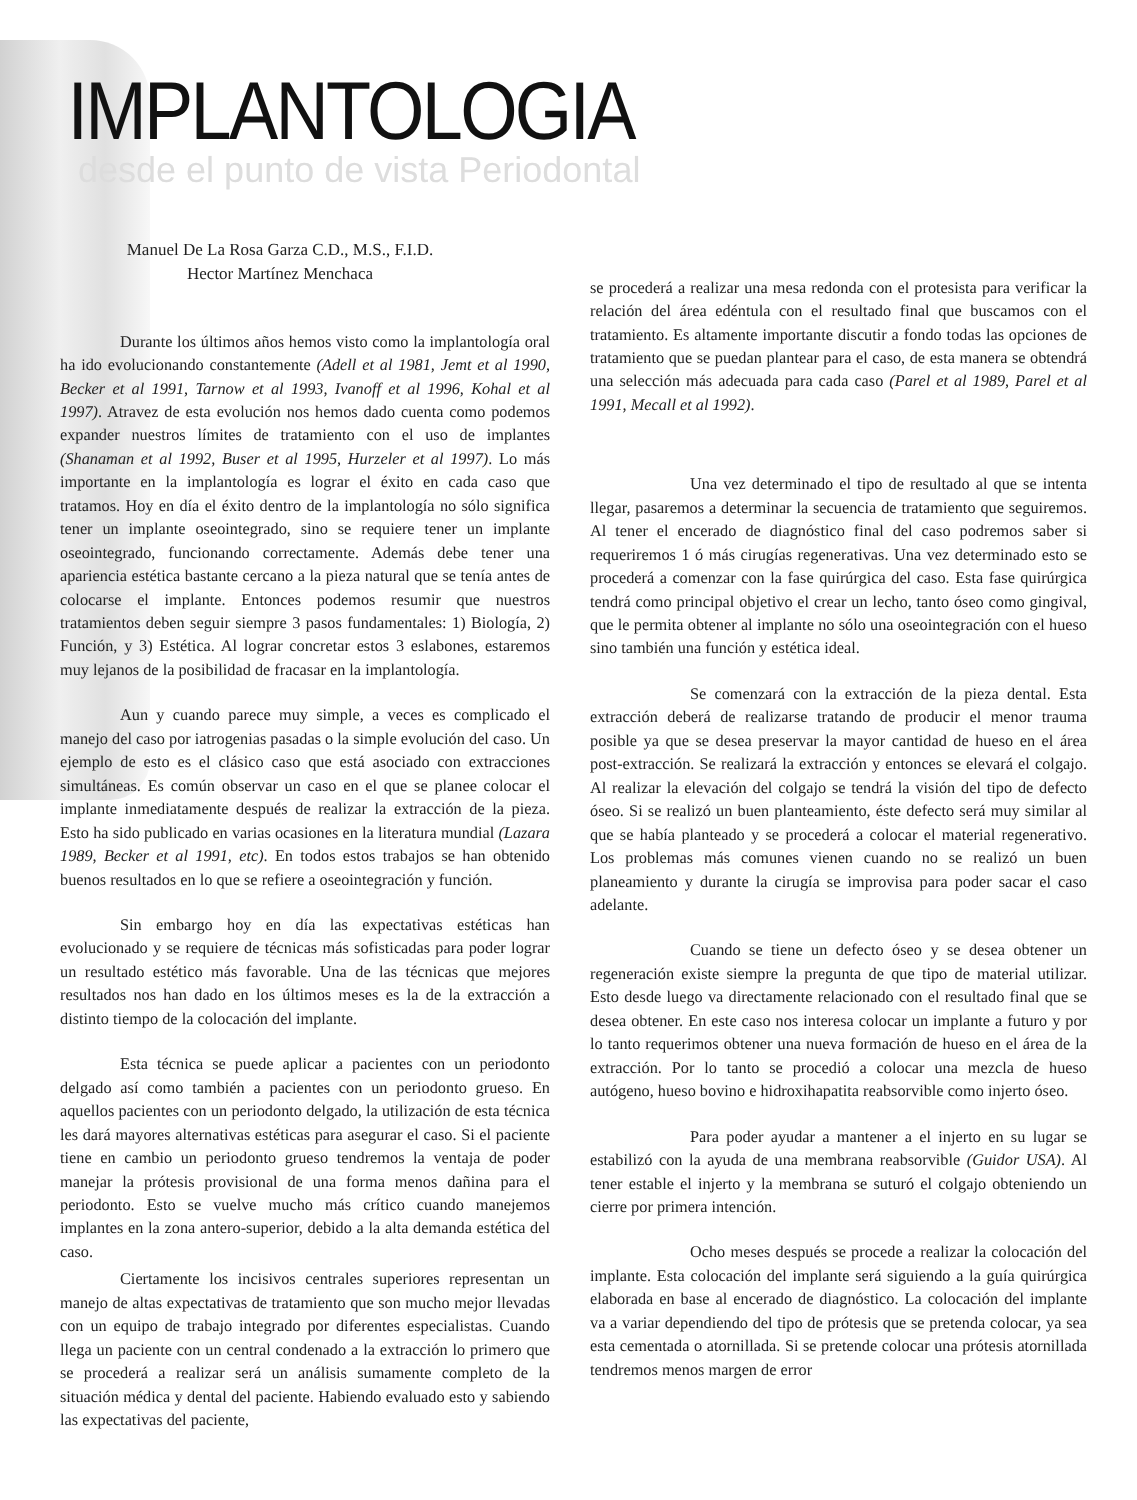IMPLANTOLOGIA
desde el punto de vista Periodontal
Manuel De La Rosa Garza C.D., M.S., F.I.D.
Hector Martínez Menchaca
Durante los últimos años hemos visto como la implantología oral ha ido evolucionando constantemente (Adell et al 1981, Jemt et al 1990, Becker et al 1991, Tarnow et al 1993, Ivanoff et al 1996, Kohal et al 1997). Atravez de esta evolución nos hemos dado cuenta como podemos expander nuestros límites de tratamiento con el uso de implantes (Shanaman et al 1992, Buser et al 1995, Hurzeler et al 1997). Lo más importante en la implantología es lograr el éxito en cada caso que tratamos. Hoy en día el éxito dentro de la implantología no sólo significa tener un implante oseointegrado, sino se requiere tener un implante oseointegrado, funcionando correctamente. Además debe tener una apariencia estética bastante cercano a la pieza natural que se tenía antes de colocarse el implante. Entonces podemos resumir que nuestros tratamientos deben seguir siempre 3 pasos fundamentales: 1) Biología, 2) Función, y 3) Estética. Al lograr concretar estos 3 eslabones, estaremos muy lejanos de la posibilidad de fracasar en la implantología.
Aun y cuando parece muy simple, a veces es complicado el manejo del caso por iatrogenias pasadas o la simple evolución del caso. Un ejemplo de esto es el clásico caso que está asociado con extracciones simultáneas. Es común observar un caso en el que se planee colocar el implante inmediatamente después de realizar la extracción de la pieza. Esto ha sido publicado en varias ocasiones en la literatura mundial (Lazara 1989, Becker et al 1991, etc). En todos estos trabajos se han obtenido buenos resultados en lo que se refiere a oseointegración y función.
Sin embargo hoy en día las expectativas estéticas han evolucionado y se requiere de técnicas más sofisticadas para poder lograr un resultado estético más favorable. Una de las técnicas que mejores resultados nos han dado en los últimos meses es la de la extracción a distinto tiempo de la colocación del implante.
Esta técnica se puede aplicar a pacientes con un periodonto delgado así como también a pacientes con un periodonto grueso. En aquellos pacientes con un periodonto delgado, la utilización de esta técnica les dará mayores alternativas estéticas para asegurar el caso. Si el paciente tiene en cambio un periodonto grueso tendremos la ventaja de poder manejar la prótesis provisional de una forma menos dañina para el periodonto. Esto se vuelve mucho más crítico cuando manejemos implantes en la zona antero-superior, debido a la alta demanda estética del caso.
Ciertamente los incisivos centrales superiores representan un manejo de altas expectativas de tratamiento que son mucho mejor llevadas con un equipo de trabajo integrado por diferentes especialistas. Cuando llega un paciente con un central condenado a la extracción lo primero que se procederá a realizar será un análisis sumamente completo de la situación médica y dental del paciente. Habiendo evaluado esto y sabiendo las expectativas del paciente,
se procederá a realizar una mesa redonda con el protesista para verificar la relación del área edéntula con el resultado final que buscamos con el tratamiento. Es altamente importante discutir a fondo todas las opciones de tratamiento que se puedan plantear para el caso, de esta manera se obtendrá una selección más adecuada para cada caso (Parel et al 1989, Parel et al 1991, Mecall et al 1992).
Una vez determinado el tipo de resultado al que se intenta llegar, pasaremos a determinar la secuencia de tratamiento que seguiremos. Al tener el encerado de diagnóstico final del caso podremos saber si requeriremos 1 ó más cirugías regenerativas. Una vez determinado esto se procederá a comenzar con la fase quirúrgica del caso. Esta fase quirúrgica tendrá como principal objetivo el crear un lecho, tanto óseo como gingival, que le permita obtener al implante no sólo una oseointegración con el hueso sino también una función y estética ideal.
Se comenzará con la extracción de la pieza dental. Esta extracción deberá de realizarse tratando de producir el menor trauma posible ya que se desea preservar la mayor cantidad de hueso en el área post-extracción. Se realizará la extracción y entonces se elevará el colgajo. Al realizar la elevación del colgajo se tendrá la visión del tipo de defecto óseo. Si se realizó un buen planteamiento, éste defecto será muy similar al que se había planteado y se procederá a colocar el material regenerativo. Los problemas más comunes vienen cuando no se realizó un buen planeamiento y durante la cirugía se improvisa para poder sacar el caso adelante.
Cuando se tiene un defecto óseo y se desea obtener un regeneración existe siempre la pregunta de que tipo de material utilizar. Esto desde luego va directamente relacionado con el resultado final que se desea obtener. En este caso nos interesa colocar un implante a futuro y por lo tanto requerimos obtener una nueva formación de hueso en el área de la extracción. Por lo tanto se procedió a colocar una mezcla de hueso autógeno, hueso bovino e hidroxihapatita reabsorvible como injerto óseo.
Para poder ayudar a mantener a el injerto en su lugar se estabilizó con la ayuda de una membrana reabsorvible (Guidor USA). Al tener estable el injerto y la membrana se suturó el colgajo obteniendo un cierre por primera intención.
Ocho meses después se procede a realizar la colocación del implante. Esta colocación del implante será siguiendo a la guía quirúrgica elaborada en base al encerado de diagnóstico. La colocación del implante va a variar dependiendo del tipo de prótesis que se pretenda colocar, ya sea esta cementada o atornillada. Si se pretende colocar una prótesis atornillada tendremos menos margen de error